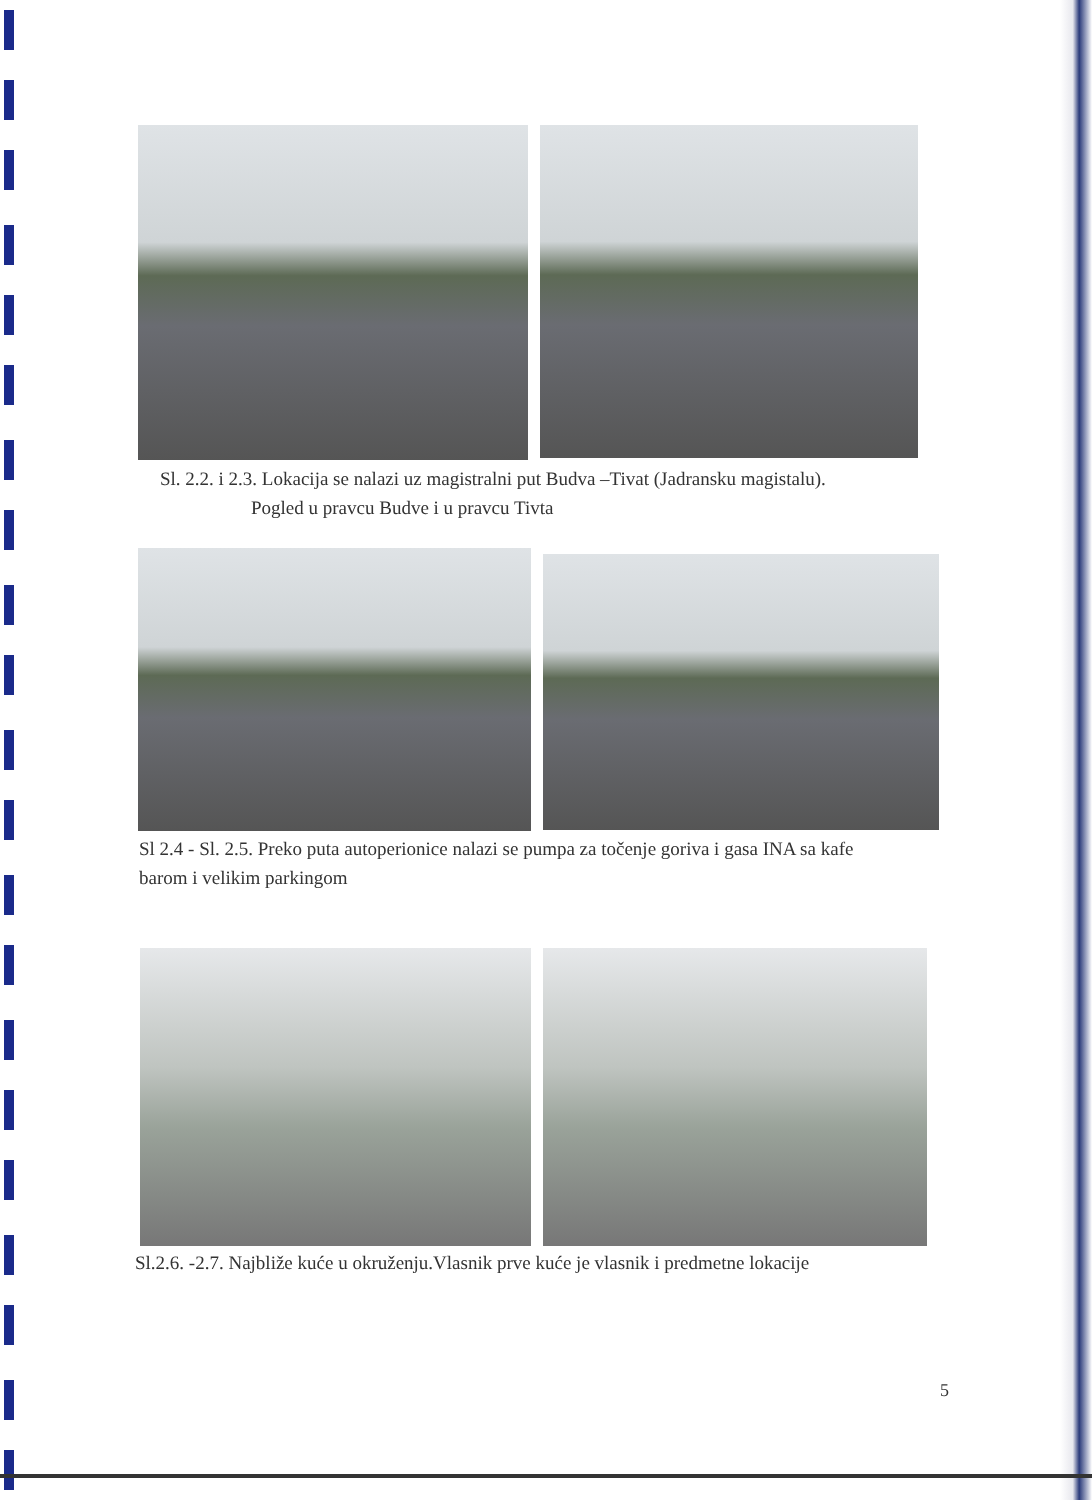Sl. 2.2. i 2.3. Lokacija se nalazi uz magistralni put Budva –Tivat (Jadransku magistalu).
Pogled u pravcu Budve i u pravcu Tivta
Sl 2.4 - Sl. 2.5. Preko puta autoperionice nalazi se pumpa za točenje goriva i gasa INA sa kafe
barom i velikim parkingom
Sl.2.6. -2.7. Najbliže kuće u okruženju.Vlasnik prve kuće je vlasnik i predmetne lokacije
5